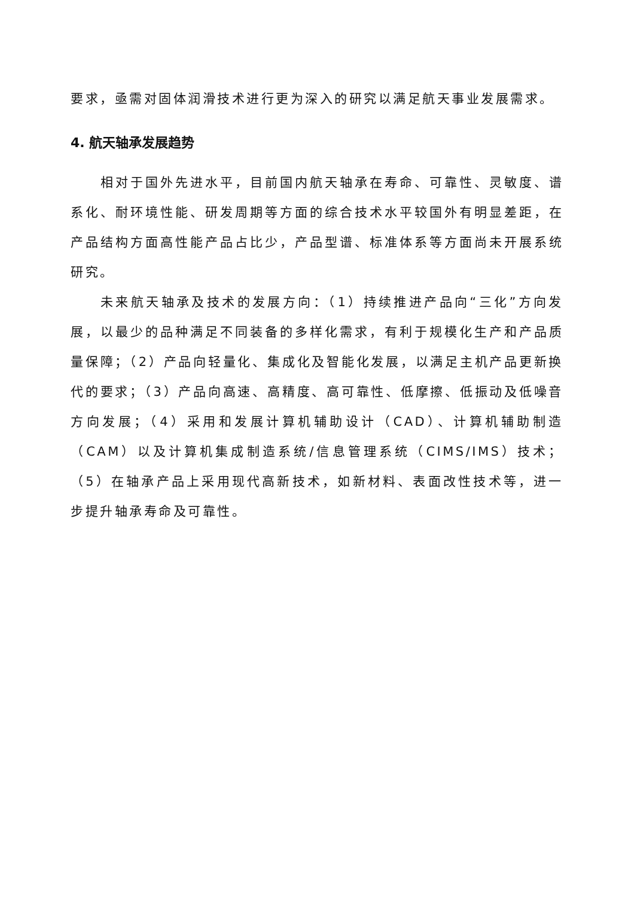要求，亟需对固体润滑技术进行更为深入的研究以满足航天事业发展需求。
4. 航天轴承发展趋势
相对于国外先进水平，目前国内航天轴承在寿命、可靠性、灵敏度、谱系化、耐环境性能、研发周期等方面的综合技术水平较国外有明显差距，在产品结构方面高性能产品占比少，产品型谱、标准体系等方面尚未开展系统研究。
未来航天轴承及技术的发展方向：（1）持续推进产品向“三化”方向发展，以最少的品种满足不同装备的多样化需求，有利于规模化生产和产品质量保障；（2）产品向轻量化、集成化及智能化发展，以满足主机产品更新换代的要求；（3）产品向高速、高精度、高可靠性、低摩擦、低振动及低噪音方向发展；（4）采用和发展计算机辅助设计（CAD）、计算机辅助制造（CAM）以及计算机集成制造系统/信息管理系统（CIMS/IMS）技术；（5）在轴承产品上采用现代高新技术，如新材料、表面改性技术等，进一步提升轴承寿命及可靠性。